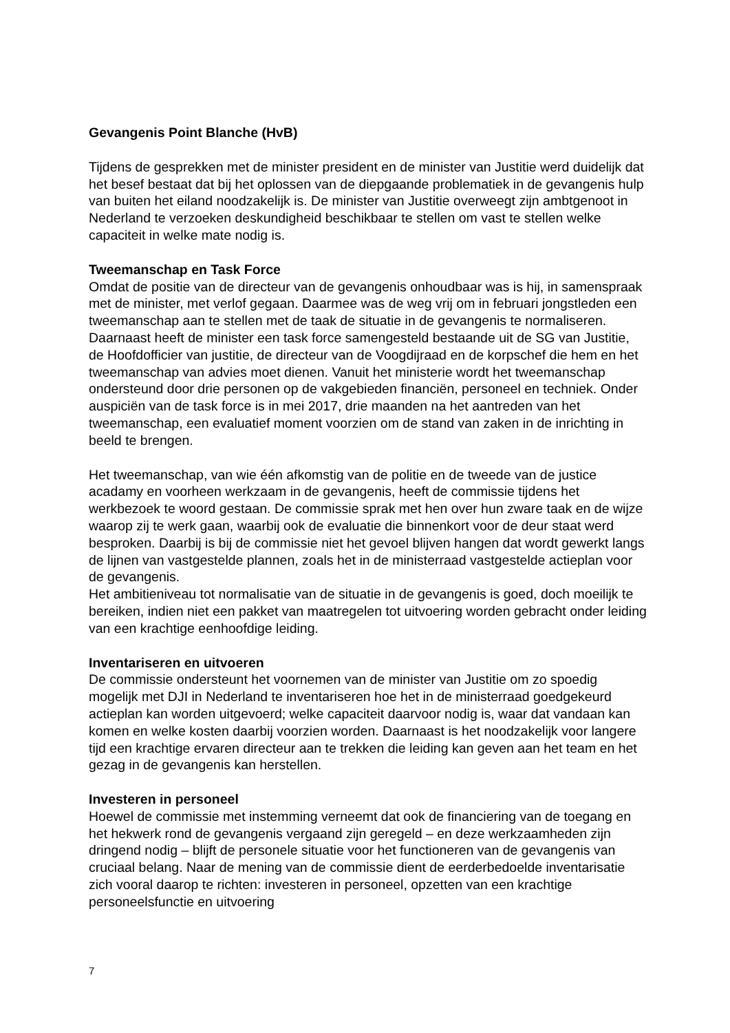Gevangenis Point Blanche (HvB)
Tijdens de gesprekken met de minister president en de minister van Justitie werd duidelijk dat het besef bestaat dat bij het oplossen van de diepgaande problematiek in de gevangenis hulp van buiten het eiland noodzakelijk is. De minister van Justitie overweegt zijn ambtgenoot in Nederland te verzoeken deskundigheid beschikbaar te stellen om vast te stellen welke capaciteit in welke mate nodig is.
Tweemanschap en Task Force
Omdat de positie van de directeur van de gevangenis onhoudbaar was is hij, in samenspraak met de minister, met verlof gegaan. Daarmee was de weg vrij om in februari jongstleden een tweemanschap aan te stellen met de taak de situatie in de gevangenis te normaliseren. Daarnaast heeft de minister een task force samengesteld bestaande uit de SG van Justitie, de Hoofdofficier van justitie, de directeur van de Voogdijraad en de korpschef die hem en het tweemanschap van advies moet dienen. Vanuit het ministerie wordt het tweemanschap ondersteund door drie personen op de vakgebieden financiën, personeel en techniek. Onder auspiciën van de task force is in mei 2017, drie maanden na het aantreden van het tweemanschap, een evaluatief moment voorzien om de stand van zaken in de inrichting in beeld te brengen.
Het tweemanschap, van wie één afkomstig van de politie en de tweede van de justice acadamy en voorheen werkzaam in de gevangenis, heeft de commissie tijdens het werkbezoek te woord gestaan. De commissie sprak met hen over hun zware taak en de wijze waarop zij te werk gaan, waarbij ook de evaluatie die binnenkort voor de deur staat werd besproken. Daarbij is bij de commissie niet het gevoel blijven hangen dat wordt gewerkt langs de lijnen van vastgestelde plannen, zoals het in de ministerraad vastgestelde actieplan voor de gevangenis.
Het ambitieniveau tot normalisatie van de situatie in de gevangenis is goed, doch moeilijk te bereiken, indien niet een pakket van maatregelen tot uitvoering worden gebracht onder leiding van een krachtige eenhoofdige leiding.
Inventariseren en uitvoeren
De commissie ondersteunt het voornemen van de minister van Justitie om zo spoedig mogelijk met DJI in Nederland te inventariseren hoe het in de ministerraad goedgekeurd actieplan kan worden uitgevoerd; welke capaciteit daarvoor nodig is, waar dat vandaan kan komen en welke kosten daarbij voorzien worden. Daarnaast is het noodzakelijk voor langere tijd een krachtige ervaren directeur aan te trekken die leiding kan geven aan het team en het gezag in de gevangenis kan herstellen.
Investeren in personeel
Hoewel de commissie met instemming verneemt dat ook de financiering van de toegang en het hekwerk rond de gevangenis vergaand zijn geregeld – en deze werkzaamheden zijn dringend nodig – blijft de personele situatie voor het functioneren van de gevangenis van cruciaal belang. Naar de mening van de commissie dient de eerderbedoelde inventarisatie zich vooral daarop te richten: investeren in personeel, opzetten van een krachtige personeelsfunctie en uitvoering
7